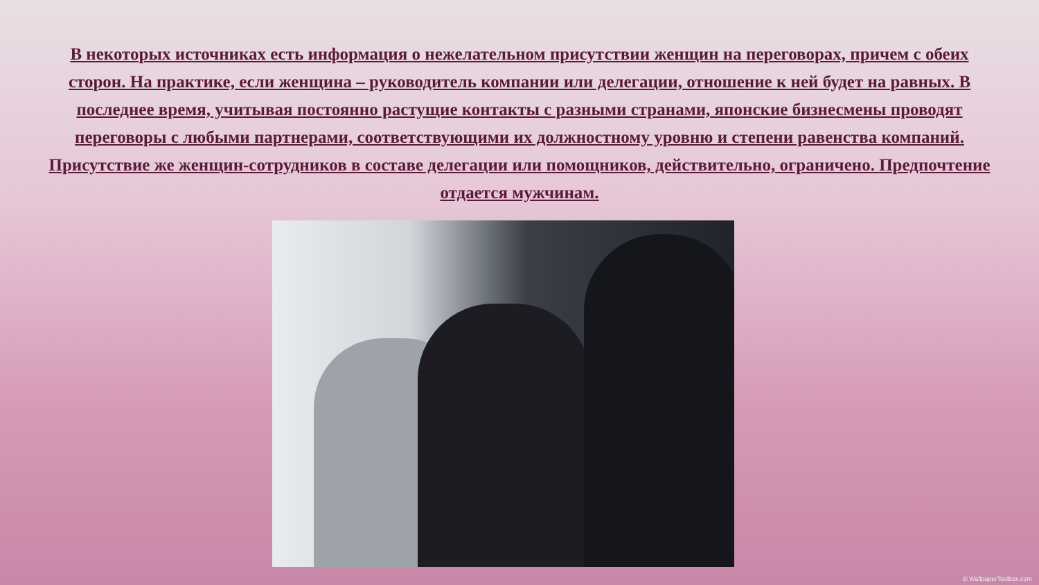В некоторых источниках есть информация о нежелательном присутствии женщин на переговорах, причем с обеих сторон. На практике, если женщина – руководитель компании или делегации, отношение к ней будет на равных. В последнее время, учитывая постоянно растущие контакты с разными странами, японские бизнесмены проводят переговоры с любыми партнерами, соответствующими их должностному уровню и степени равенства компаний. Присутствие же женщин-сотрудников в составе делегации или помощников, действительно, ограничено. Предпочтение отдается мужчинам.
© WallpaperToolbox.com